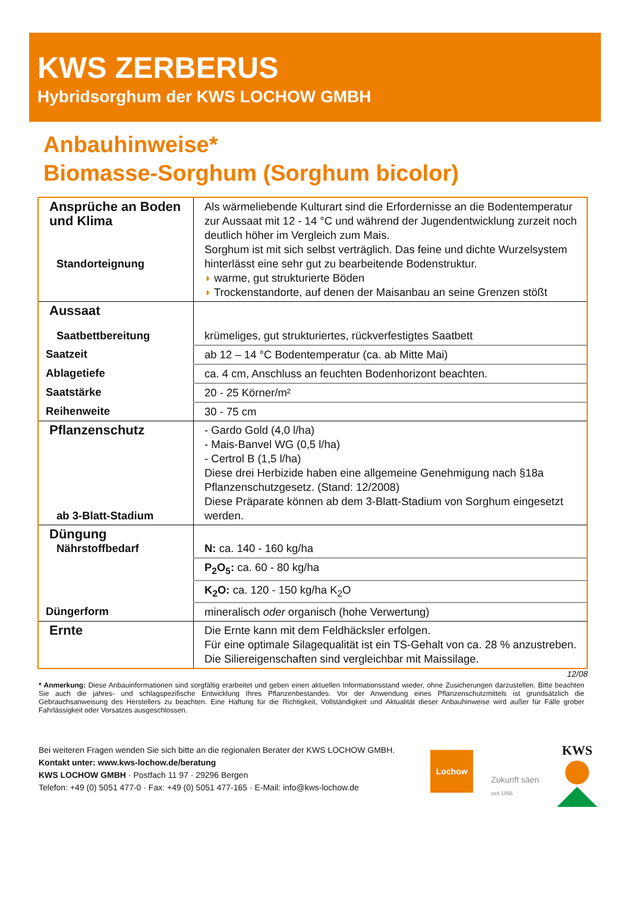KWS ZERBERUS
Hybridsorghum der KWS LOCHOW GMBH
Anbauhinweise*
Biomasse-Sorghum (Sorghum bicolor)
| Ansprüche an Boden und Klima Standorteignung | Als wärmeliebende Kulturart sind die Erfordernisse an die Bodentemperatur zur Aussaat mit 12 - 14 °C und während der Jugendentwicklung zurzeit noch deutlich höher im Vergleich zum Mais. Sorghum ist mit sich selbst verträglich. Das feine und dichte Wurzelsystem hinterlässt eine sehr gut zu bearbeitende Bodenstruktur. ◗ warme, gut strukturierte Böden ◗ Trockenstandorte, auf denen der Maisanbau an seine Grenzen stößt |
| Aussaat Saatbettbereitung | krümeliges, gut strukturiertes, rückverfestigtes Saatbett |
| Saatzeit | ab 12 – 14 °C Bodentemperatur (ca. ab Mitte Mai) |
| Ablagetiefe | ca. 4 cm, Anschluss an feuchten Bodenhorizont beachten. |
| Saatstärke | 20 - 25 Körner/m² |
| Reihenweite | 30 - 75 cm |
| Pflanzenschutz ab 3-Blatt-Stadium | - Gardo Gold (4,0 l/ha) - Mais-Banvel WG (0,5 l/ha) - Certrol B (1,5 l/ha) Diese drei Herbizide haben eine allgemeine Genehmigung nach §18a Pflanzenschutzgesetz. (Stand: 12/2008) Diese Präparate können ab dem 3-Blatt-Stadium von Sorghum eingesetzt werden. |
| Düngung Nährstoffbedarf | N: ca. 140 - 160 kg/ha |
| | P<sub>2</sub>O<sub>5</sub>: ca. 60 - 80 kg/ha |
| | K<sub>2</sub>O: ca. 120 - 150 kg/ha K<sub>2</sub>O |
| Düngerform | mineralisch oder organisch (hohe Verwertung) |
| Ernte | Die Ernte kann mit dem Feldhäcksler erfolgen. Für eine optimale Silagequalität ist ein TS-Gehalt von ca. 28 % anzustreben. Die Siliereigenschaften sind vergleichbar mit Maissilage. |
12/08
* Anmerkung: Diese Anbauinformationen sind sorgfältig erarbeitet und geben einen aktuellen Informationsstand wieder, ohne Zusicherungen darzustellen. Bitte beachten Sie auch die jahres- und schlagspezifische Entwicklung Ihres Pflanzenbestandes. Vor der Anwendung eines Pflanzenschutzmittels ist grundsätzlich die Gebrauchsanweisung des Herstellers zu beachten. Eine Haftung für die Richtigkeit, Vollständigkeit und Aktualität dieser Anbauhinweise wird außer für Fälle grober Fahrlässigkeit oder Vorsatzes ausgeschlossen.
Bei weiteren Fragen wenden Sie sich bitte an die regionalen Berater der KWS LOCHOW GMBH.
Kontakt unter: www.kws-lochow.de/beratung
KWS LOCHOW GMBH · Postfach 11 97 · 29296 Bergen
Telefon: +49 (0) 5051 477-0 · Fax: +49 (0) 5051 477-165 · E-Mail: info@kws-lochow.de
Lochow
Zukunft säen
seit 1856
KWS